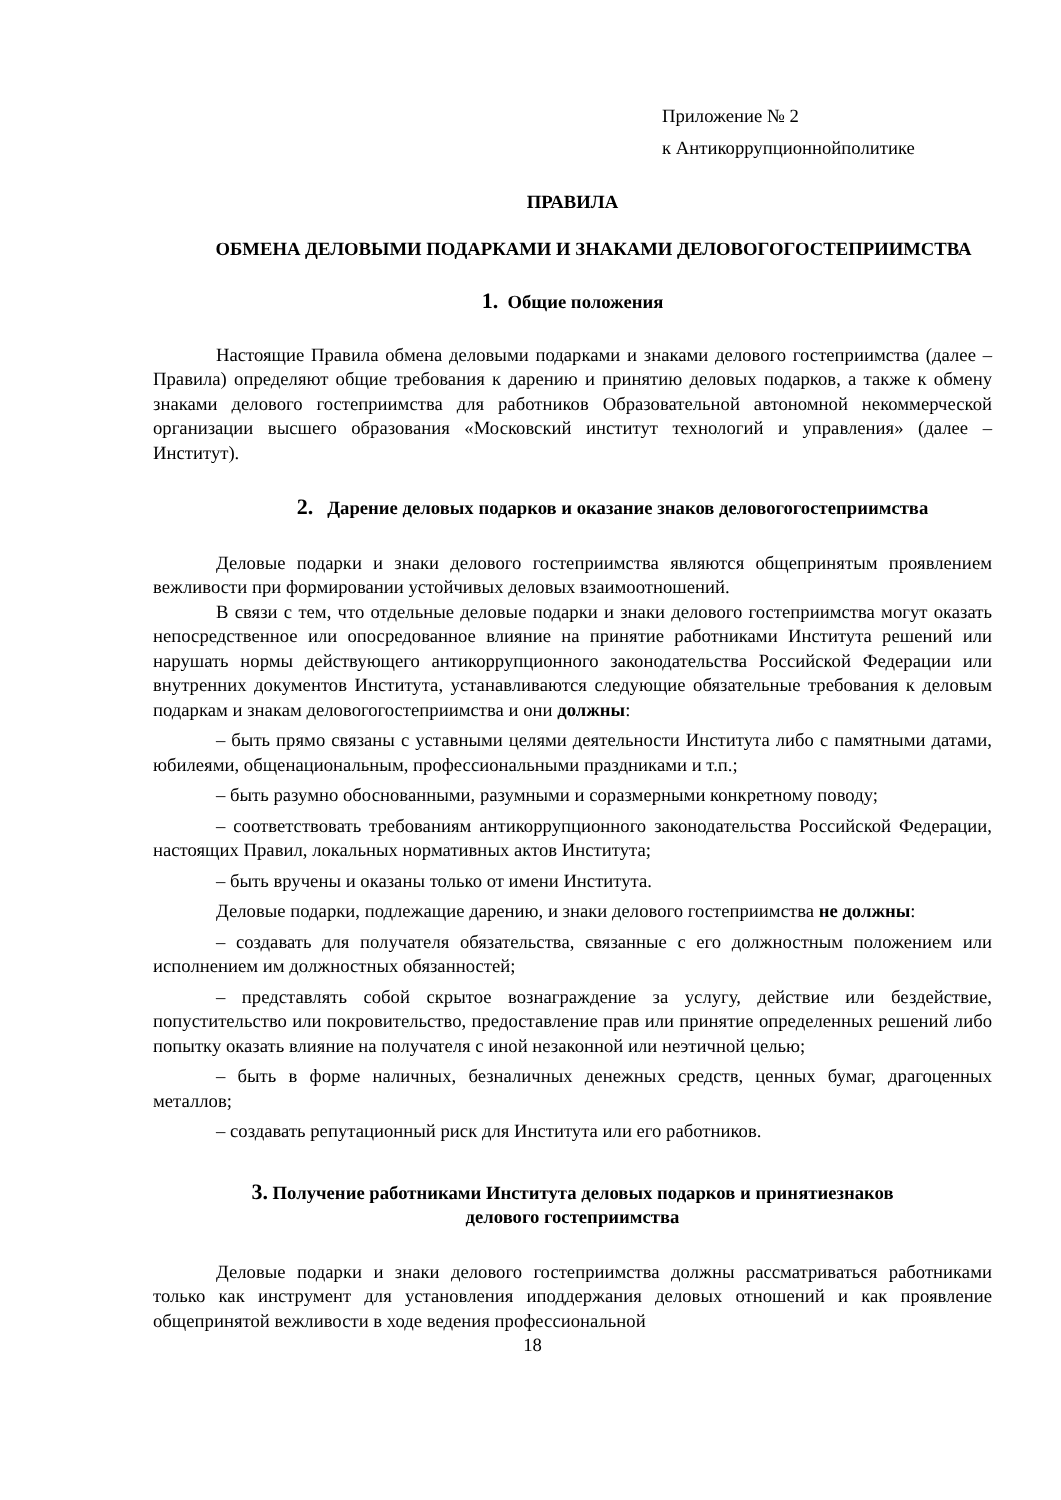Приложение № 2
к Антикоррупционнойполитике
ПРАВИЛА
ОБМЕНА ДЕЛОВЫМИ ПОДАРКАМИ И ЗНАКАМИ ДЕЛОВОГОГОСТЕПРИИМСТВА
1. Общие положения
Настоящие Правила обмена деловыми подарками и знаками делового гостеприимства (далее – Правила) определяют общие требования к дарению и принятию деловых подарков, а также к обмену знаками делового гостеприимства для работников Образовательной автономной некоммерческой организации высшего образования «Московский институт технологий и управления» (далее – Институт).
2. Дарение деловых подарков и оказание знаков деловогогостеприимства
Деловые подарки и знаки делового гостеприимства являются общепринятым проявлением вежливости при формировании устойчивых деловых взаимоотношений.
В связи с тем, что отдельные деловые подарки и знаки делового гостеприимства могут оказать непосредственное или опосредованное влияние на принятие работниками Института решений или нарушать нормы действующего антикоррупционного законодательства Российской Федерации или внутренних документов Института, устанавливаются следующие обязательные требования к деловым подаркам и знакам деловогогостеприимства и они должны:
– быть прямо связаны с уставными целями деятельности Института либо с памятными датами, юбилеями, общенациональным, профессиональными праздниками и т.п.;
– быть разумно обоснованными, разумными и соразмерными конкретному поводу;
– соответствовать требованиям антикоррупционного законодательства Российской Федерации, настоящих Правил, локальных нормативных актов Института;
– быть вручены и оказаны только от имени Института.
Деловые подарки, подлежащие дарению, и знаки делового гостеприимства не должны:
– создавать для получателя обязательства, связанные с его должностным положением или исполнением им должностных обязанностей;
– представлять собой скрытое вознаграждение за услугу, действие или бездействие, попустительство или покровительство, предоставление прав или принятие определенных решений либо попытку оказать влияние на получателя с иной незаконной или неэтичной целью;
– быть в форме наличных, безналичных денежных средств, ценных бумаг, драгоценных металлов;
– создавать репутационный риск для Института или его работников.
3. Получение работниками Института деловых подарков и принятиезнаков
делового гостеприимства
Деловые подарки и знаки делового гостеприимства должны рассматриваться работниками только как инструмент для установления иподдержания деловых отношений и как проявление общепринятой вежливости в ходе ведения профессиональной
18